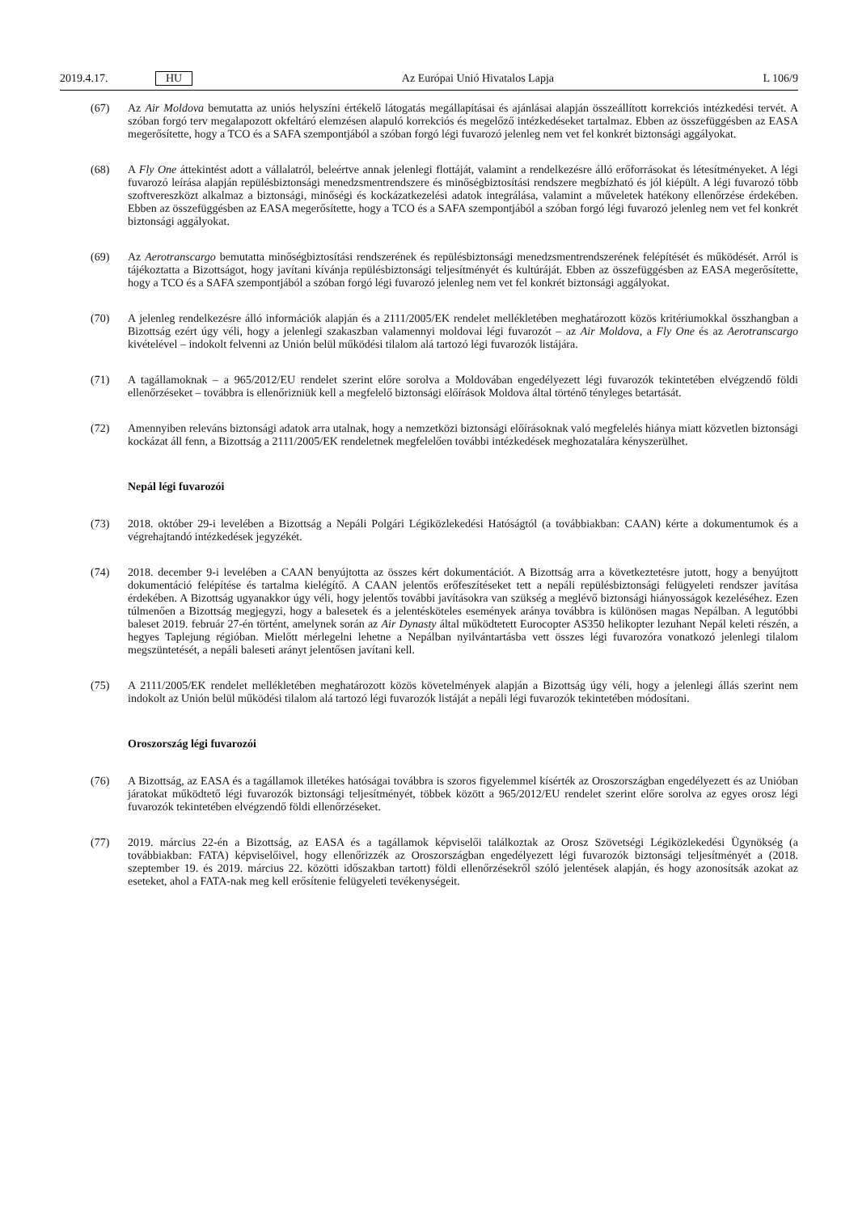2019.4.17. HU Az Európai Unió Hivatalos Lapja L 106/9
(67) Az Air Moldova bemutatta az uniós helyszíni értékelő látogatás megállapításai és ajánlásai alapján összeállított korrekciós intézkedési tervét. A szóban forgó terv megalapozott okfeltáró elemzésen alapuló korrekciós és megelőző intézkedéseket tartalmaz. Ebben az összefüggésben az EASA megerősítette, hogy a TCO és a SAFA szempontjából a szóban forgó légi fuvarozó jelenleg nem vet fel konkrét biztonsági aggályokat.
(68) A Fly One áttekintést adott a vállalatról, beleértve annak jelenlegi flottáját, valamint a rendelkezésre álló erőforrásokat és létesítményeket. A légi fuvarozó leírása alapján repülésbiztonsági menedzsmentrendszere és minőségbiztosítási rendszere megbízható és jól kiépült. A légi fuvarozó több szoftvereszközt alkalmaz a biztonsági, minőségi és kockázatkezelési adatok integrálása, valamint a műveletek hatékony ellenőrzése érdekében. Ebben az összefüggésben az EASA megerősítette, hogy a TCO és a SAFA szempontjából a szóban forgó légi fuvarozó jelenleg nem vet fel konkrét biztonsági aggályokat.
(69) Az Aerotranscargo bemutatta minőségbiztosítási rendszerének és repülésbiztonsági menedzsmentrendszerének felépítését és működését. Arról is tájékoztatta a Bizottságot, hogy javítani kívánja repülésbiztonsági teljesítményét és kultúráját. Ebben az összefüggésben az EASA megerősítette, hogy a TCO és a SAFA szempontjából a szóban forgó légi fuvarozó jelenleg nem vet fel konkrét biztonsági aggályokat.
(70) A jelenleg rendelkezésre álló információk alapján és a 2111/2005/EK rendelet mellékletében meghatározott közös kritériumokkal összhangban a Bizottság ezért úgy véli, hogy a jelenlegi szakaszban valamennyi moldovai légi fuvarozót – az Air Moldova, a Fly One és az Aerotranscargo kivételével – indokolt felvenni az Unión belül működési tilalom alá tartozó légi fuvarozók listájára.
(71) A tagállamoknak – a 965/2012/EU rendelet szerint előre sorolva a Moldovában engedélyezett légi fuvarozók tekintetében elvégzendő földi ellenőrzéseket – továbbra is ellenőrizniük kell a megfelelő biztonsági előírások Moldova által történő tényleges betartását.
(72) Amennyiben releváns biztonsági adatok arra utalnak, hogy a nemzetközi biztonsági előírásoknak való megfelelés hiánya miatt közvetlen biztonsági kockázat áll fenn, a Bizottság a 2111/2005/EK rendeletnek megfelelően további intézkedések meghozatalára kényszerülhet.
Nepál légi fuvarozói
(73) 2018. október 29-i levelében a Bizottság a Nepáli Polgári Légiközlekedési Hatóságtól (a továbbiakban: CAAN) kérte a dokumentumok és a végrehajtandó intézkedések jegyzékét.
(74) 2018. december 9-i levelében a CAAN benyújtotta az összes kért dokumentációt. A Bizottság arra a következtetésre jutott, hogy a benyújtott dokumentáció felépítése és tartalma kielégítő. A CAAN jelentős erőfeszítéseket tett a nepáli repülésbiztonsági felügyeleti rendszer javítása érdekében. A Bizottság ugyanakkor úgy véli, hogy jelentős további javításokra van szükség a meglévő biztonsági hiányosságok kezeléséhez. Ezen túlmenően a Bizottság megjegyzi, hogy a balesetek és a jelentésköteles események aránya továbbra is különösen magas Nepálban. A legutóbbi baleset 2019. február 27-én történt, amelynek során az Air Dynasty által működtetett Eurocopter AS350 helikopter lezuhant Nepál keleti részén, a hegyes Taplejung régióban. Mielőtt mérlegelni lehetne a Nepálban nyilvántartásba vett összes légi fuvarozóra vonatkozó jelenlegi tilalom megszüntetését, a nepáli baleseti arányt jelentősen javítani kell.
(75) A 2111/2005/EK rendelet mellékletében meghatározott közös követelmények alapján a Bizottság úgy véli, hogy a jelenlegi állás szerint nem indokolt az Unión belül működési tilalom alá tartozó légi fuvarozók listáját a nepáli légi fuvarozók tekintetében módosítani.
Oroszország légi fuvarozói
(76) A Bizottság, az EASA és a tagállamok illetékes hatóságai továbbra is szoros figyelemmel kísérték az Oroszországban engedélyezett és az Unióban járatokat működtető légi fuvarozók biztonsági teljesítményét, többek között a 965/2012/EU rendelet szerint előre sorolva az egyes orosz légi fuvarozók tekintetében elvégzendő földi ellenőrzéseket.
(77) 2019. március 22-én a Bizottság, az EASA és a tagállamok képviselői találkoztak az Orosz Szövetségi Légiközlekedési Ügynökség (a továbbiakban: FATA) képviselőivel, hogy ellenőrizzék az Oroszországban engedélyezett légi fuvarozók biztonsági teljesítményét a (2018. szeptember 19. és 2019. március 22. közötti időszakban tartott) földi ellenőrzésekről szóló jelentések alapján, és hogy azonosítsák azokat az eseteket, ahol a FATA-nak meg kell erősítenie felügyeleti tevékenységeit.